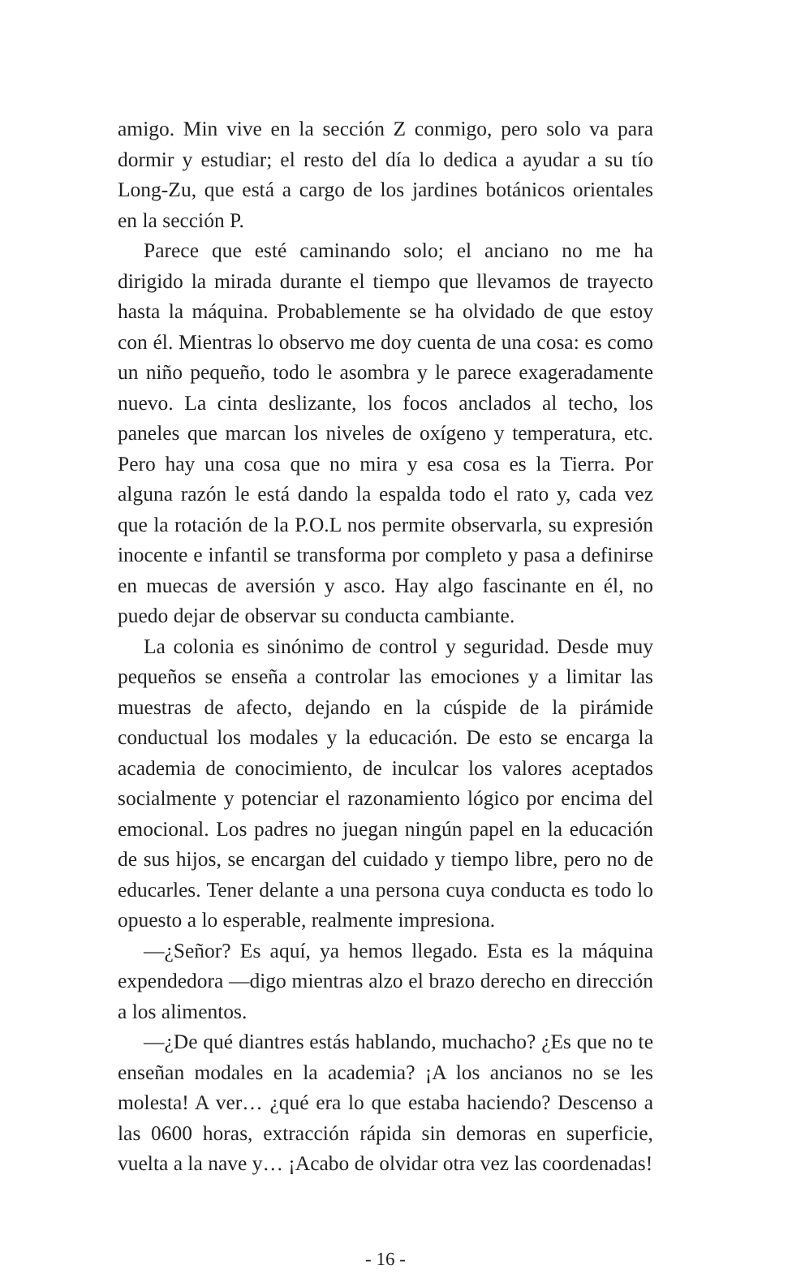amigo. Min vive en la sección Z conmigo, pero solo va para dormir y estudiar; el resto del día lo dedica a ayudar a su tío Long-Zu, que está a cargo de los jardines botánicos orientales en la sección P.
Parece que esté caminando solo; el anciano no me ha dirigido la mirada durante el tiempo que llevamos de trayecto hasta la máquina. Probablemente se ha olvidado de que estoy con él. Mientras lo observo me doy cuenta de una cosa: es como un niño pequeño, todo le asombra y le parece exageradamente nuevo. La cinta deslizante, los focos anclados al techo, los paneles que marcan los niveles de oxígeno y temperatura, etc. Pero hay una cosa que no mira y esa cosa es la Tierra. Por alguna razón le está dando la espalda todo el rato y, cada vez que la rotación de la P.O.L nos permite observarla, su expresión inocente e infantil se transforma por completo y pasa a definirse en muecas de aversión y asco. Hay algo fascinante en él, no puedo dejar de observar su conducta cambiante.
La colonia es sinónimo de control y seguridad. Desde muy pequeños se enseña a controlar las emociones y a limitar las muestras de afecto, dejando en la cúspide de la pirámide conductual los modales y la educación. De esto se encarga la academia de conocimiento, de inculcar los valores aceptados socialmente y potenciar el razonamiento lógico por encima del emocional. Los padres no juegan ningún papel en la educación de sus hijos, se encargan del cuidado y tiempo libre, pero no de educarles. Tener delante a una persona cuya conducta es todo lo opuesto a lo esperable, realmente impresiona.
—¿Señor? Es aquí, ya hemos llegado. Esta es la máquina expendedora —digo mientras alzo el brazo derecho en dirección a los alimentos.
—¿De qué diantres estás hablando, muchacho? ¿Es que no te enseñan modales en la academia? ¡A los ancianos no se les molesta! A ver… ¿qué era lo que estaba haciendo? Descenso a las 0600 horas, extracción rápida sin demoras en superficie, vuelta a la nave y… ¡Acabo de olvidar otra vez las coordenadas!
- 16 -